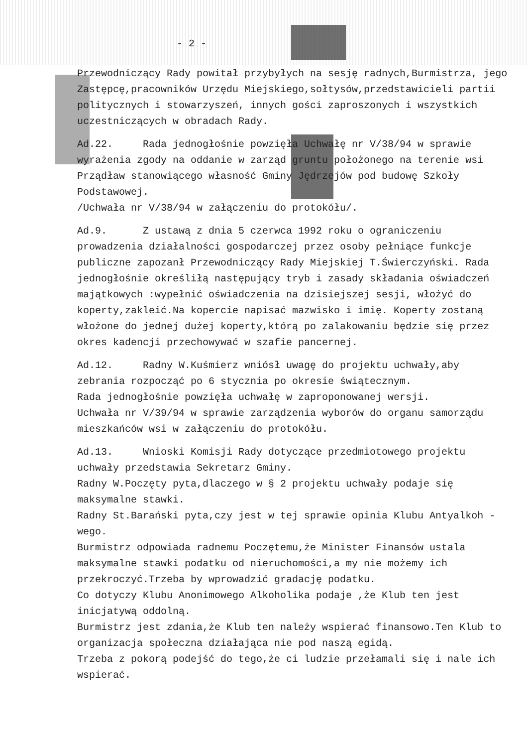- 2 -
Przewodniczący Rady powitał przybyłych na sesję radnych,Burmistrza, jego Zastępcę,pracowników Urzędu Miejskiego,sołtysów,przedstawicieli partii politycznych i stowarzyszeń, innych gości zaproszonych i wszystkich uczestniczących w obradach Rady.
Ad.22. Rada jednogłośnie powzięła Uchwałę nr V/38/94 w sprawie wyrażenia zgody na oddanie w zarząd gruntu położonego na terenie wsi Prządław stanowiącego własność Gminy Jędrzejów pod budowę Szkoły Podstawowej.
/Uchwała nr V/38/94 w załączeniu do protokółu/.
Ad.9. Z ustawą z dnia 5 czerwca 1992 roku o ograniczeniu prowadzenia działalności gospodarczej przez osoby pełniące funkcje publiczne zapozanł Przewodniczący Rady Miejskiej T.Świerczyński. Rada jednogłośnie określiłą następujący tryb i zasady składania oświadczeń majątkowych :wypełnić oświadczenia na dzisiejszej sesji, włożyć do koperty,zakleić.Na kopercie napisać mazwisko i imię. Koperty zostaną włożone do jednej dużej koperty,którą po zalakowaniu będzie się przez okres kadencji przechowywać w szafie pancernej.
Ad.12. Radny W.Kuśmierz wniósł uwagę do projektu uchwały,aby zebrania rozpocząć po 6 stycznia po okresie świątecznym.
Rada jednogłośnie powzięła uchwałę w zaproponowanej wersji.
Uchwała nr V/39/94 w sprawie zarządzenia wyborów do organu samorządu mieszkańców wsi w załączeniu do protokółu.
Ad.13. Wnioski Komisji Rady dotyczące przedmiotowego projektu uchwały przedstawia Sekretarz Gminy.
Radny W.Poczęty pyta,dlaczego w § 2 projektu uchwały podaje się maksymalne stawki.
Radny St.Barański pyta,czy jest w tej sprawie opinia Klubu Antyalkoh -wego.
Burmistrz odpowiada radnemu Poczętemu,że Minister Finansów ustala maksymalne stawki podatku od nieruchomości,a my nie możemy ich przekroczyć.Trzeba by wprowadzić gradację podatku.
Co dotyczy Klubu Anonimowego Alkoholika podaje ,że Klub ten jest inicjatywą oddolną.
Burmistrz jest zdania,że Klub ten należy wspierać finansowo.Ten Klub to organizacja społeczna działająca nie pod naszą egidą.
Trzeba z pokorą podejść do tego,że ci ludzie przełamali się i nale ich wspierać.